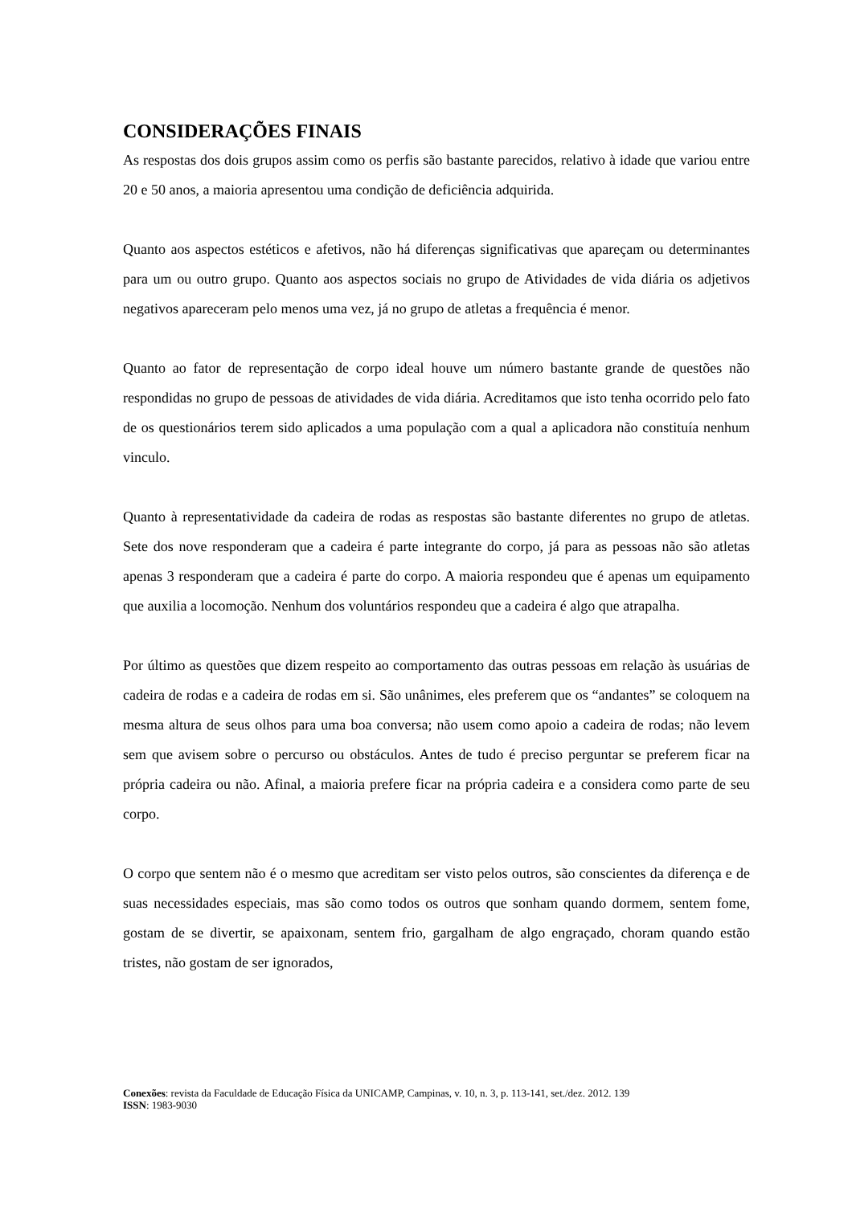CONSIDERAÇÕES FINAIS
As respostas dos dois grupos assim como os perfis são bastante parecidos, relativo à idade que variou entre 20 e 50 anos, a maioria apresentou uma condição de deficiência adquirida.
Quanto aos aspectos estéticos e afetivos, não há diferenças significativas que apareçam ou determinantes para um ou outro grupo. Quanto aos aspectos sociais no grupo de Atividades de vida diária os adjetivos negativos apareceram pelo menos uma vez, já no grupo de atletas a frequência é menor.
Quanto ao fator de representação de corpo ideal houve um número bastante grande de questões não respondidas no grupo de pessoas de atividades de vida diária. Acreditamos que isto tenha ocorrido pelo fato de os questionários terem sido aplicados a uma população com a qual a aplicadora não constituía nenhum vinculo.
Quanto à representatividade da cadeira de rodas as respostas são bastante diferentes no grupo de atletas. Sete dos nove responderam que a cadeira é parte integrante do corpo, já para as pessoas não são atletas apenas 3 responderam que a cadeira é parte do corpo. A maioria respondeu que é apenas um equipamento que auxilia a locomoção. Nenhum dos voluntários respondeu que a cadeira é algo que atrapalha.
Por último as questões que dizem respeito ao comportamento das outras pessoas em relação às usuárias de cadeira de rodas e a cadeira de rodas em si. São unânimes, eles preferem que os “andantes” se coloquem na mesma altura de seus olhos para uma boa conversa; não usem como apoio a cadeira de rodas; não levem sem que avisem sobre o percurso ou obstáculos. Antes de tudo é preciso perguntar se preferem ficar na própria cadeira ou não. Afinal, a maioria prefere ficar na própria cadeira e a considera como parte de seu corpo.
O corpo que sentem não é o mesmo que acreditam ser visto pelos outros, são conscientes da diferença e de suas necessidades especiais, mas são como todos os outros que sonham quando dormem, sentem fome, gostam de se divertir, se apaixonam, sentem frio, gargalham de algo engraçado, choram quando estão tristes, não gostam de ser ignorados,
Conexões: revista da Faculdade de Educação Física da UNICAMP, Campinas, v. 10, n. 3, p. 113-141, set./dez. 2012. 139
ISSN: 1983-9030